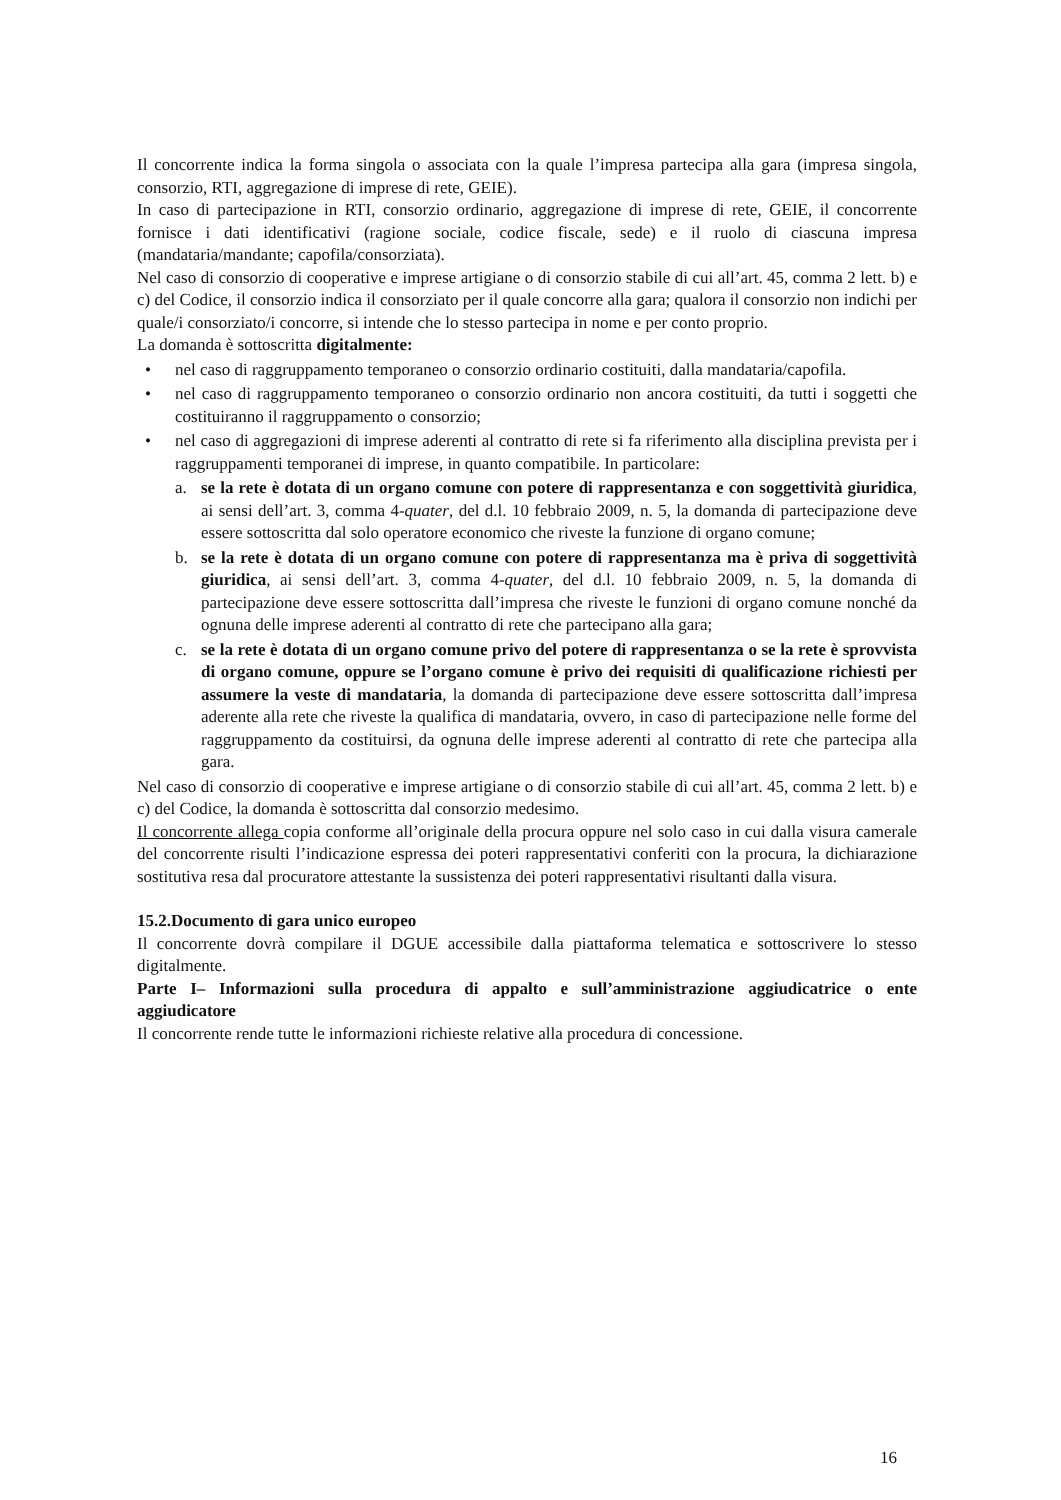Il concorrente indica la forma singola o associata con la quale l’impresa partecipa alla gara (impresa singola, consorzio, RTI, aggregazione di imprese di rete, GEIE).
In caso di partecipazione in RTI, consorzio ordinario, aggregazione di imprese di rete, GEIE, il concorrente fornisce i dati identificativi (ragione sociale, codice fiscale, sede) e il ruolo di ciascuna impresa (mandataria/mandante; capofila/consorziata).
Nel caso di consorzio di cooperative e imprese artigiane o di consorzio stabile di cui all’art. 45, comma 2 lett. b) e c) del Codice, il consorzio indica il consorziato per il quale concorre alla gara; qualora il consorzio non indichi per quale/i consorziato/i concorre, si intende che lo stesso partecipa in nome e per conto proprio.
La domanda è sottoscritta digitalmente:
• nel caso di raggruppamento temporaneo o consorzio ordinario costituiti, dalla mandataria/capofila.
• nel caso di raggruppamento temporaneo o consorzio ordinario non ancora costituiti, da tutti i soggetti che costituiranno il raggruppamento o consorzio;
• nel caso di aggregazioni di imprese aderenti al contratto di rete si fa riferimento alla disciplina prevista per i raggruppamenti temporanei di imprese, in quanto compatibile. In particolare:
a. se la rete è dotata di un organo comune con potere di rappresentanza e con soggettività giuridica, ai sensi dell’art. 3, comma 4-quater, del d.l. 10 febbraio 2009, n. 5, la domanda di partecipazione deve essere sottoscritta dal solo operatore economico che riveste la funzione di organo comune;
b. se la rete è dotata di un organo comune con potere di rappresentanza ma è priva di soggettività giuridica, ai sensi dell’art. 3, comma 4-quater, del d.l. 10 febbraio 2009, n. 5, la domanda di partecipazione deve essere sottoscritta dall’impresa che riveste le funzioni di organo comune nonché da ognuna delle imprese aderenti al contratto di rete che partecipano alla gara;
c. se la rete è dotata di un organo comune privo del potere di rappresentanza o se la rete è sprovvista di organo comune, oppure se l’organo comune è privo dei requisiti di qualificazione richiesti per assumere la veste di mandataria, la domanda di partecipazione deve essere sottoscritta dall’impresa aderente alla rete che riveste la qualifica di mandataria, ovvero, in caso di partecipazione nelle forme del raggruppamento da costituirsi, da ognuna delle imprese aderenti al contratto di rete che partecipa alla gara.
Nel caso di consorzio di cooperative e imprese artigiane o di consorzio stabile di cui all’art. 45, comma 2 lett. b) e c) del Codice, la domanda è sottoscritta dal consorzio medesimo.
Il concorrente allega copia conforme all’originale della procura oppure nel solo caso in cui dalla visura camerale del concorrente risulti l’indicazione espressa dei poteri rappresentativi conferiti con la procura, la dichiarazione sostitutiva resa dal procuratore attestante la sussistenza dei poteri rappresentativi risultanti dalla visura.
15.2.Documento di gara unico europeo
Il concorrente dovrà compilare il DGUE accessibile dalla piattaforma telematica e sottoscrivere lo stesso digitalmente.
Parte I– Informazioni sulla procedura di appalto e sull’amministrazione aggiudicatrice o ente aggiudicatore
Il concorrente rende tutte le informazioni richieste relative alla procedura di concessione.
16